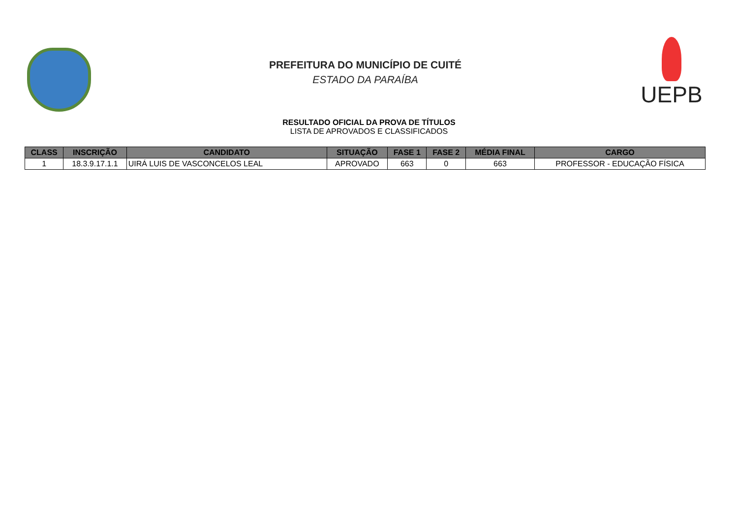PREFEITURA DO MUNICÍPIO DE CUITÉ
ESTADO DA PARAÍBA
UEPB
RESULTADO OFICIAL DA PROVA DE TÍTULOS
LISTA DE APROVADOS E CLASSIFICADOS
| CLASS | INSCRIÇÃO | CANDIDATO | SITUAÇÃO | FASE 1 | FASE 2 | MÉDIA FINAL | CARGO |
| --- | --- | --- | --- | --- | --- | --- | --- |
| 1 | 18.3.9.17.1.1 | UIRÁ LUIS DE VASCONCELOS LEAL | APROVADO | 663 | 0 | 663 | PROFESSOR - EDUCAÇÃO FÍSICA |